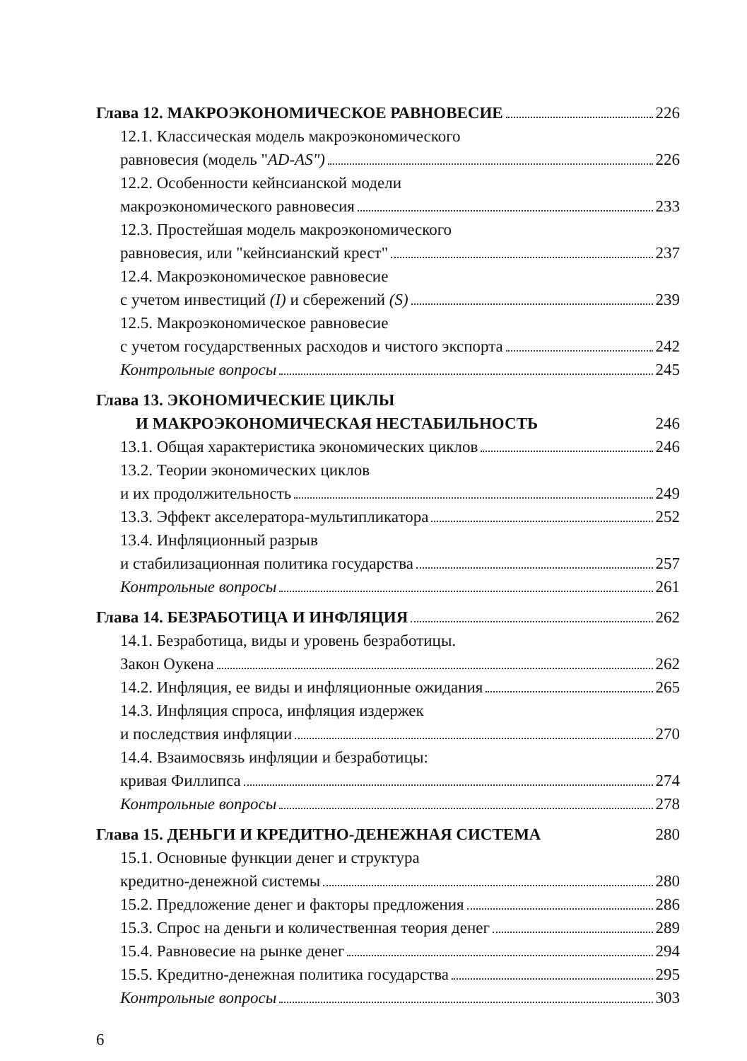Глава 12. МАКРОЭКОНОМИЧЕСКОЕ РАВНОВЕСИЕ 226
12.1. Классическая модель макроэкономического
равновесия (модель "AD-AS") 226
12.2. Особенности кейнсианской модели
макроэкономического равновесия 233
12.3. Простейшая модель макроэкономического
равновесия, или "кейнсианский крест" 237
12.4. Макроэкономическое равновесие
с учетом инвестиций (I) и сбережений (S) 239
12.5. Макроэкономическое равновесие
с учетом государственных расходов и чистого экспорта 242
Контрольные вопросы 245
Глава 13. ЭКОНОМИЧЕСКИЕ ЦИКЛЫ
И МАКРОЭКОНОМИЧЕСКАЯ НЕСТАБИЛЬНОСТЬ 246
13.1. Общая характеристика экономических циклов 246
13.2. Теории экономических циклов
и их продолжительность 249
13.3. Эффект акселератора-мультипликатора 252
13.4. Инфляционный разрыв
и стабилизационная политика государства 257
Контрольные вопросы 261
Глава 14. БЕЗРАБОТИЦА И ИНФЛЯЦИЯ 262
14.1. Безработица, виды и уровень безработицы.
Закон Оукена 262
14.2. Инфляция, ее виды и инфляционные ожидания 265
14.3. Инфляция спроса, инфляция издержек
и последствия инфляции 270
14.4. Взаимосвязь инфляции и безработицы:
кривая Филлипса 274
Контрольные вопросы 278
Глава 15. ДЕНЬГИ И КРЕДИТНО-ДЕНЕЖНАЯ СИСТЕМА 280
15.1. Основные функции денег и структура
кредитно-денежной системы 280
15.2. Предложение денег и факторы предложения 286
15.3. Спрос на деньги и количественная теория денег 289
15.4. Равновесие на рынке денег 294
15.5. Кредитно-денежная политика государства 295
Контрольные вопросы 303
6